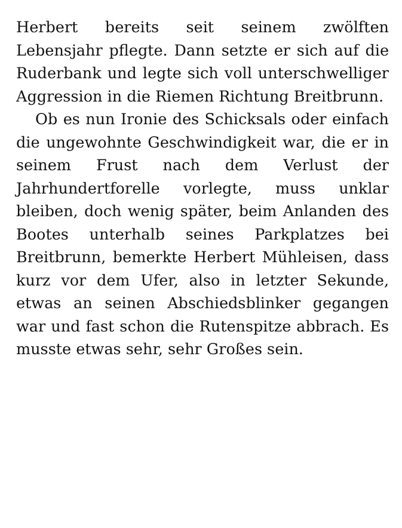Herbert bereits seit seinem zwölften Lebensjahr pflegte. Dann setzte er sich auf die Ruderbank und legte sich voll unterschwelliger Aggression in die Riemen Richtung Breitbrunn.
Ob es nun Ironie des Schicksals oder einfach die ungewohnte Geschwindigkeit war, die er in seinem Frust nach dem Verlust der Jahrhundertforelle vorlegte, muss unklar bleiben, doch wenig später, beim Anlanden des Bootes unterhalb seines Parkplatzes bei Breitbrunn, bemerkte Herbert Mühleisen, dass kurz vor dem Ufer, also in letzter Sekunde, etwas an seinen Abschiedsblinker gegangen war und fast schon die Rutenspitze abbrach. Es musste etwas sehr, sehr Großes sein.